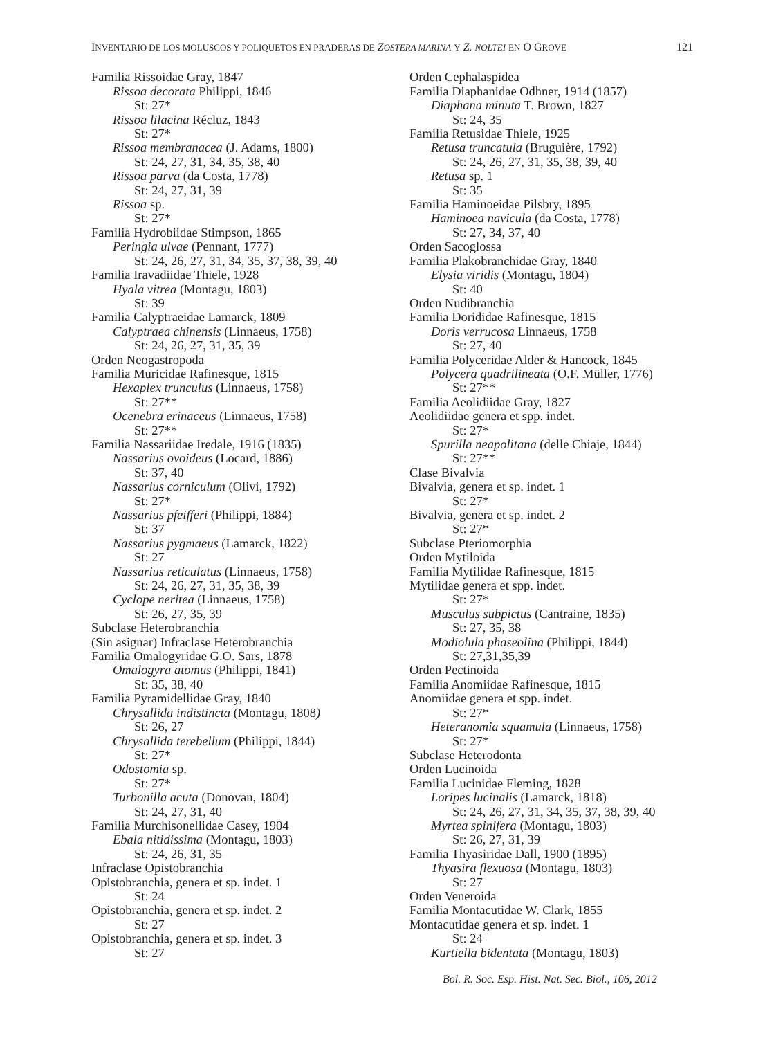INVENTARIO DE LOS MOLUSCOS Y POLIQUETOS EN PRADERAS DE ZOSTERA MARINA Y Z. NOLTEI EN O GROVE 121
Familia Rissoidae Gray, 1847
Rissoa decorata Philippi, 1846
St: 27*
Rissoa lilacina Récluz, 1843
St: 27*
Rissoa membranacea (J. Adams, 1800)
St: 24, 27, 31, 34, 35, 38, 40
Rissoa parva (da Costa, 1778)
St: 24, 27, 31, 39
Rissoa sp.
St: 27*
Familia Hydrobiidae Stimpson, 1865
Peringia ulvae (Pennant, 1777)
St: 24, 26, 27, 31, 34, 35, 37, 38, 39, 40
Familia Iravadiidae Thiele, 1928
Hyala vitrea (Montagu, 1803)
St: 39
Familia Calyptraeidae Lamarck, 1809
Calyptraea chinensis (Linnaeus, 1758)
St: 24, 26, 27, 31, 35, 39
Orden Neogastropoda
Familia Muricidae Rafinesque, 1815
Hexaplex trunculus (Linnaeus, 1758)
St: 27**
Ocenebra erinaceus (Linnaeus, 1758)
St: 27**
Familia Nassariidae Iredale, 1916 (1835)
Nassarius ovoideus (Locard, 1886)
St: 37, 40
Nassarius corniculum (Olivi, 1792)
St: 27*
Nassarius pfeifferi (Philippi, 1884)
St: 37
Nassarius pygmaeus (Lamarck, 1822)
St: 27
Nassarius reticulatus (Linnaeus, 1758)
St: 24, 26, 27, 31, 35, 38, 39
Cyclope neritea (Linnaeus, 1758)
St: 26, 27, 35, 39
Subclase Heterobranchia
(Sin asignar) Infraclase Heterobranchia
Familia Omalogyridae G.O. Sars, 1878
Omalogyra atomus (Philippi, 1841)
St: 35, 38, 40
Familia Pyramidellidae Gray, 1840
Chrysallida indistincta (Montagu, 1808)
St: 26, 27
Chrysallida terebellum (Philippi, 1844)
St: 27*
Odostomia sp.
St: 27*
Turbonilla acuta (Donovan, 1804)
St: 24, 27, 31, 40
Familia Murchisonellidae Casey, 1904
Ebala nitidissima (Montagu, 1803)
St: 24, 26, 31, 35
Infraclase Opistobranchia
Opistobranchia, genera et sp. indet. 1
St: 24
Opistobranchia, genera et sp. indet. 2
St: 27
Opistobranchia, genera et sp. indet. 3
St: 27
Orden Cephalaspidea
Familia Diaphanidae Odhner, 1914 (1857)
Diaphana minuta T. Brown, 1827
St: 24, 35
Familia Retusidae Thiele, 1925
Retusa truncatula (Bruguière, 1792)
St: 24, 26, 27, 31, 35, 38, 39, 40
Retusa sp. 1
St: 35
Familia Haminoeidae Pilsbry, 1895
Haminoea navicula (da Costa, 1778)
St: 27, 34, 37, 40
Orden Sacoglossa
Familia Plakobranchidae Gray, 1840
Elysia viridis (Montagu, 1804)
St: 40
Orden Nudibranchia
Familia Dorididae Rafinesque, 1815
Doris verrucosa Linnaeus, 1758
St: 27, 40
Familia Polyceridae Alder & Hancock, 1845
Polycera quadrilineata (O.F. Müller, 1776)
St: 27**
Familia Aeolidiidae Gray, 1827
Aeolidiidae genera et spp. indet.
St: 27*
Spurilla neapolitana (delle Chiaje, 1844)
St: 27**
Clase Bivalvia
Bivalvia, genera et sp. indet. 1
St: 27*
Bivalvia, genera et sp. indet. 2
St: 27*
Subclase Pteriomorphia
Orden Mytiloida
Familia Mytilidae Rafinesque, 1815
Mytilidae genera et spp. indet.
St: 27*
Musculus subpictus (Cantraine, 1835)
St: 27, 35, 38
Modiolula phaseolina (Philippi, 1844)
St: 27,31,35,39
Orden Pectinoida
Familia Anomiidae Rafinesque, 1815
Anomiidae genera et spp. indet.
St: 27*
Heteranomia squamula (Linnaeus, 1758)
St: 27*
Subclase Heterodonta
Orden Lucinoida
Familia Lucinidae Fleming, 1828
Loripes lucinalis (Lamarck, 1818)
St: 24, 26, 27, 31, 34, 35, 37, 38, 39, 40
Myrtea spinifera (Montagu, 1803)
St: 26, 27, 31, 39
Familia Thyasiridae Dall, 1900 (1895)
Thyasira flexuosa (Montagu, 1803)
St: 27
Orden Veneroida
Familia Montacutidae W. Clark, 1855
Montacutidae genera et sp. indet. 1
St: 24
Kurtiella bidentata (Montagu, 1803)
Bol. R. Soc. Esp. Hist. Nat. Sec. Biol., 106, 2012